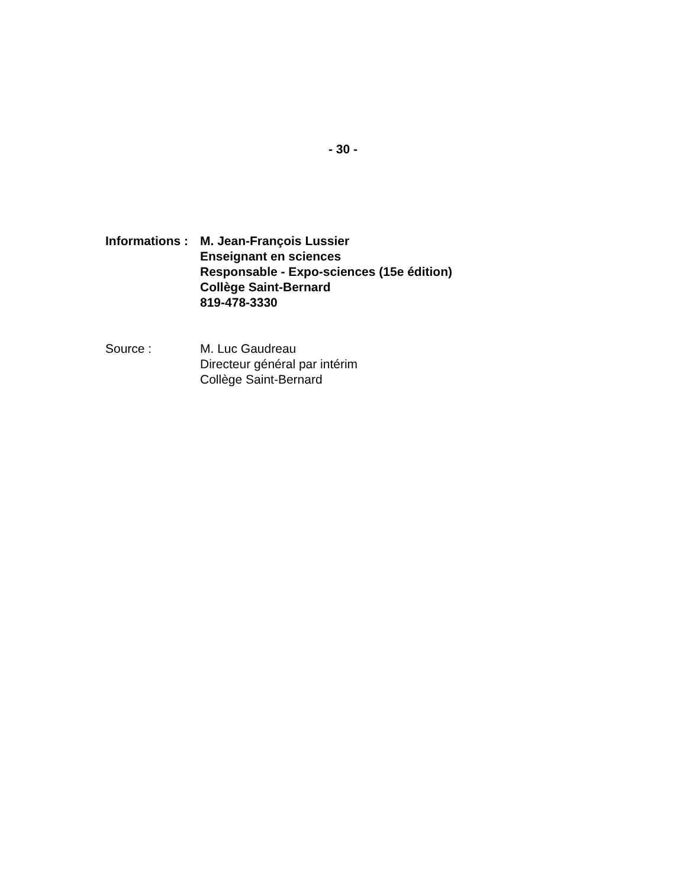- 30 -
Informations :
M. Jean-François Lussier
Enseignant en sciences
Responsable - Expo-sciences (15e édition)
Collège Saint-Bernard
819-478-3330
Source : M. Luc Gaudreau
Directeur général par intérim
Collège Saint-Bernard